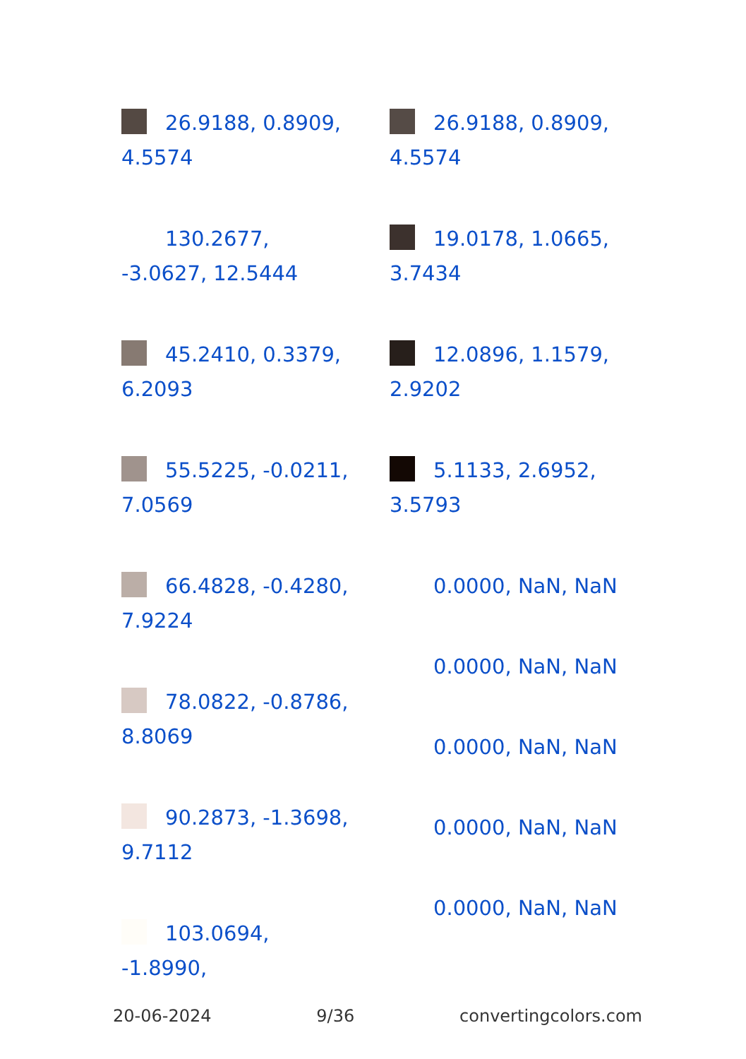26.9188, 0.8909, 4.5574
130.2677, -3.0627, 12.5444
45.2410, 0.3379, 6.2093
55.5225, -0.0211, 7.0569
66.4828, -0.4280, 7.9224
78.0822, -0.8786, 8.8069
90.2873, -1.3698, 9.7112
103.0694, -1.8990,
26.9188, 0.8909, 4.5574
19.0178, 1.0665, 3.7434
12.0896, 1.1579, 2.9202
5.1133, 2.6952, 3.5793
0.0000, NaN, NaN
0.0000, NaN, NaN
0.0000, NaN, NaN
0.0000, NaN, NaN
0.0000, NaN, NaN
20-06-2024 9/36 convertingcolors.com